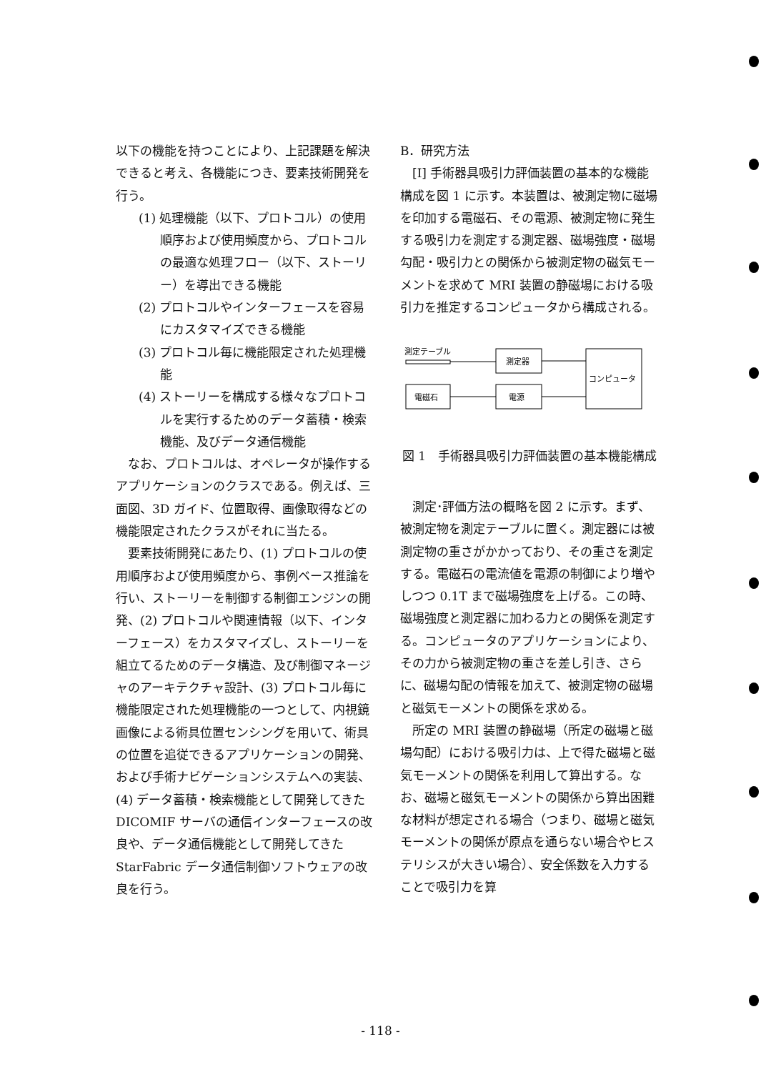以下の機能を持つことにより、上記課題を解決できると考え、各機能につき、要素技術開発を行う。
(1) 処理機能（以下、プロトコル）の使用順序および使用頻度から、プロトコルの最適な処理フロー（以下、ストーリー）を導出できる機能
(2) プロトコルやインターフェースを容易にカスタマイズできる機能
(3) プロトコル毎に機能限定された処理機能
(4) ストーリーを構成する様々なプロトコルを実行するためのデータ蓄積・検索機能、及びデータ通信機能
なお、プロトコルは、オペレータが操作するアプリケーションのクラスである。例えば、三面図、3D ガイド、位置取得、画像取得などの機能限定されたクラスがそれに当たる。
要素技術開発にあたり、(1) プロトコルの使用順序および使用頻度から、事例ベース推論を行い、ストーリーを制御する制御エンジンの開発、(2) プロトコルや関連情報（以下、インターフェース）をカスタマイズし、ストーリーを組立てるためのデータ構造、及び制御マネージャのアーキテクチャ設計、(3) プロトコル毎に機能限定された処理機能の一つとして、内視鏡画像による術具位置センシングを用いて、術具の位置を追従できるアプリケーションの開発、および手術ナビゲーションシステムへの実装、(4) データ蓄積・検索機能として開発してきた DICOMIF サーバの通信インターフェースの改良や、データ通信機能として開発してきた StarFabric データ通信制御ソフトウェアの改良を行う。
B．研究方法
[I] 手術器具吸引力評価装置の基本的な機能構成を図 1 に示す。本装置は、被測定物に磁場を印加する電磁石、その電源、被測定物に発生する吸引力を測定する測定器、磁場強度・磁場勾配・吸引力との関係から被測定物の磁気モーメントを求めて MRI 装置の静磁場における吸引力を推定するコンピュータから構成される。
測定テーブル
測定器
電磁石
電源
コンピュータ
図 1　手術器具吸引力評価装置の基本機能構成
測定･評価方法の概略を図 2 に示す。まず、被測定物を測定テーブルに置く。測定器には被測定物の重さがかかっており、その重さを測定する。電磁石の電流値を電源の制御により増やしつつ 0.1T まで磁場強度を上げる。この時、磁場強度と測定器に加わる力との関係を測定する。コンピュータのアプリケーションにより、その力から被測定物の重さを差し引き、さらに、磁場勾配の情報を加えて、被測定物の磁場と磁気モーメントの関係を求める。
所定の MRI 装置の静磁場（所定の磁場と磁場勾配）における吸引力は、上で得た磁場と磁気モーメントの関係を利用して算出する。なお、磁場と磁気モーメントの関係から算出困難な材料が想定される場合（つまり、磁場と磁気モーメントの関係が原点を通らない場合やヒステリシスが大きい場合）、安全係数を入力することで吸引力を算
- 118 -